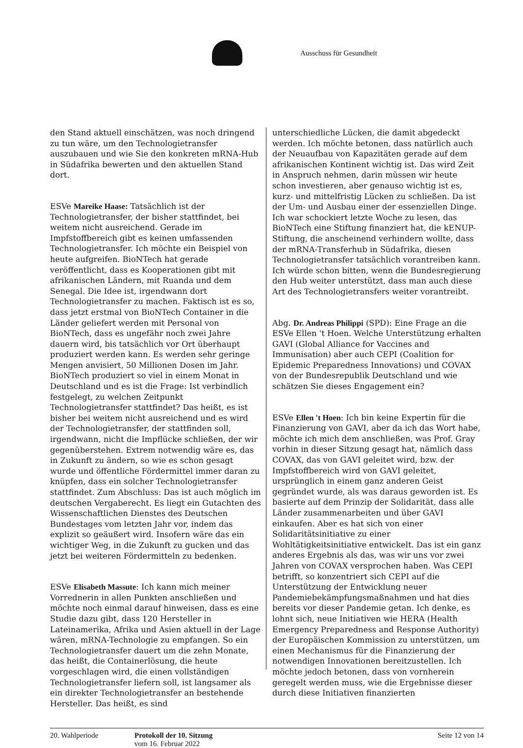Ausschuss für Gesundheit
den Stand aktuell einschätzen, was noch dringend zu tun wäre, um den Technologietransfer auszubauen und wie Sie den konkreten mRNA-Hub in Südafrika bewerten und den aktuellen Stand dort.
ESVe Mareike Haase: Tatsächlich ist der Technologietransfer, der bisher stattfindet, bei weitem nicht ausreichend. Gerade im Impfstoffbereich gibt es keinen umfassenden Technologietransfer. Ich möchte ein Beispiel von heute aufgreifen. BioNTech hat gerade veröffentlicht, dass es Kooperationen gibt mit afrikanischen Ländern, mit Ruanda und dem Senegal. Die Idee ist, irgendwann dort Technologietransfer zu machen. Faktisch ist es so, dass jetzt erstmal von BioNTech Container in die Länder geliefert werden mit Personal von BioNTech, dass es ungefähr noch zwei Jahre dauern wird, bis tatsächlich vor Ort überhaupt produziert werden kann. Es werden sehr geringe Mengen anvisiert, 50 Millionen Dosen im Jahr. BioNTech produziert so viel in einem Monat in Deutschland und es ist die Frage: Ist verbindlich festgelegt, zu welchen Zeitpunkt Technologietransfer stattfindet? Das heißt, es ist bisher bei weitem nicht ausreichend und es wird der Technologietransfer, der stattfinden soll, irgendwann, nicht die Impflücke schließen, der wir gegenüberstehen. Extrem notwendig wäre es, das in Zukunft zu ändern, so wie es schon gesagt wurde und öffentliche Fördermittel immer daran zu knüpfen, dass ein solcher Technologietransfer stattfindet. Zum Abschluss: Das ist auch möglich im deutschen Vergaberecht. Es liegt ein Gutachten des Wissenschaftlichen Dienstes des Deutschen Bundestages vom letzten Jahr vor, indem das explizit so geäußert wird. Insofern wäre das ein wichtiger Weg, in die Zukunft zu gucken und das jetzt bei weiteren Fördermitteln zu bedenken.
ESVe Elisabeth Massute: Ich kann mich meiner Vorrednerin in allen Punkten anschließen und möchte noch einmal darauf hinweisen, dass es eine Studie dazu gibt, dass 120 Hersteller in Lateinamerika, Afrika und Asien aktuell in der Lage wären, mRNA-Technologie zu empfangen. So ein Technologietransfer dauert um die zehn Monate, das heißt, die Containerlösung, die heute vorgeschlagen wird, die einen vollständigen Technologietransfer liefern soll, ist langsamer als ein direkter Technologietransfer an bestehende Hersteller. Das heißt, es sind
unterschiedliche Lücken, die damit abgedeckt werden. Ich möchte betonen, dass natürlich auch der Neuaufbau von Kapazitäten gerade auf dem afrikanischen Kontinent wichtig ist. Das wird Zeit in Anspruch nehmen, darin müssen wir heute schon investieren, aber genauso wichtig ist es, kurz- und mittelfristig Lücken zu schließen. Da ist der Um- und Ausbau einer der essenziellen Dinge. Ich war schockiert letzte Woche zu lesen, das BioNTech eine Stiftung finanziert hat, die kENUP-Stiftung, die anscheinend verhindern wollte, dass der mRNA-Transferhub in Südafrika, diesen Technologietransfer tatsächlich vorantreiben kann. Ich würde schon bitten, wenn die Bundesregierung den Hub weiter unterstützt, dass man auch diese Art des Technologietransfers weiter vorantreibt.
Abg. Dr. Andreas Philippi (SPD): Eine Frage an die ESVe Ellen 't Hoen. Welche Unterstützung erhalten GAVI (Global Alliance for Vaccines and Immunisation) aber auch CEPI (Coalition for Epidemic Preparedness Innovations) und COVAX von der Bundesrepublik Deutschland und wie schätzen Sie dieses Engagement ein?
ESVe Ellen 't Hoen: Ich bin keine Expertin für die Finanzierung von GAVI, aber da ich das Wort habe, möchte ich mich dem anschließen, was Prof. Gray vorhin in dieser Sitzung gesagt hat, nämlich dass COVAX, das von GAVI geleitet wird, bzw. der Impfstoffbereich wird von GAVI geleitet, ursprünglich in einem ganz anderen Geist gegründet wurde, als was daraus geworden ist. Es basierte auf dem Prinzip der Solidarität, dass alle Länder zusammenarbeiten und über GAVI einkaufen. Aber es hat sich von einer Solidaritätsinitiative zu einer Wohltätigkeitsinitiative entwickelt. Das ist ein ganz anderes Ergebnis als das, was wir uns vor zwei Jahren von COVAX versprochen haben. Was CEPI betrifft, so konzentriert sich CEPI auf die Unterstützung der Entwicklung neuer Pandemiebekämpfungsmaßnahmen und hat dies bereits vor dieser Pandemie getan. Ich denke, es lohnt sich, neue Initiativen wie HERA (Health Emergency Preparedness and Response Authority) der Europäischen Kommission zu unterstützen, um einen Mechanismus für die Finanzierung der notwendigen Innovationen bereitzustellen. Ich möchte jedoch betonen, dass von vornherein geregelt werden muss, wie die Ergebnisse dieser durch diese Initiativen finanzierten
20. Wahlperiode Protokoll der 10. Sitzung
vom 16. Februar 2022
Seite 12 von 14